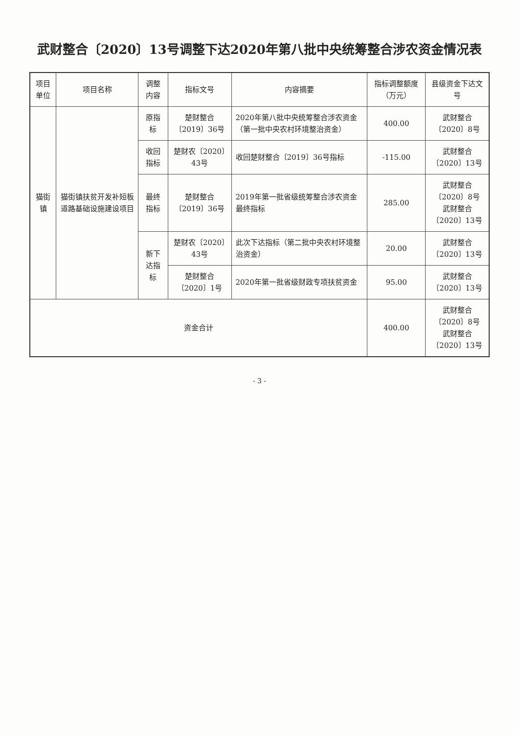武财整合〔2020〕13号调整下达2020年第八批中央统筹整合涉农资金情况表
| 项目单位 | 项目名称 | 调整内容 | 指标文号 | 内容摘要 | 指标调整额度（万元） | 县级资金下达文号 |
| --- | --- | --- | --- | --- | --- | --- |
| 猫街镇 | 猫街镇扶贫开发补短板道路基础设施建设项目 | 原指标 | 楚财整合〔2019〕36号 | 2020年第八批中央统筹整合涉农资金（第一批中央农村环境整治资金） | 400.00 | 武财整合〔2020〕8号 |
| | | 收回指标 | 楚财农〔2020〕43号 | 收回楚财整合〔2019〕36号指标 | -115.00 | 武财整合〔2020〕13号 |
| | | 最终指标 | 楚财整合〔2019〕36号 | 2019年第一批省级统筹整合涉农资金最终指标 | 285.00 | 武财整合〔2020〕8号 武财整合〔2020〕13号 |
| | | 新下达指标 | 楚财农〔2020〕43号 | 此次下达指标（第二批中央农村环境整治资金） | 20.00 | 武财整合〔2020〕13号 |
| | | | 楚财整合〔2020〕1号 | 2020年第一批省级财政专项扶贫资金 | 95.00 | 武财整合〔2020〕13号 |
| 资金合计 | | | | | 400.00 | 武财整合〔2020〕8号 武财整合〔2020〕13号 |
- 3 -